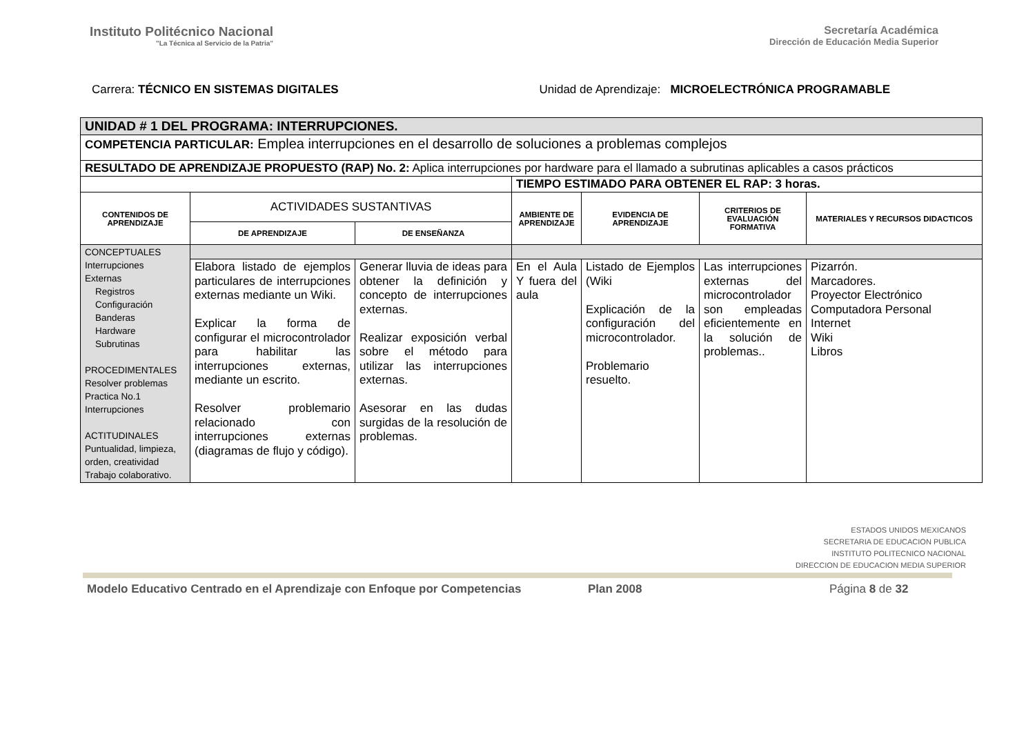Instituto Politécnico Nacional
"La Técnica al Servicio de la Patria"
Secretaría Académica
Dirección de Educación Media Superior
Carrera: TÉCNICO EN SISTEMAS DIGITALES
Unidad de Aprendizaje: MICROELECTRÓNICA PROGRAMABLE
| UNIDAD # 1 DEL PROGRAMA: INTERRUPCIONES. | | | | | | |
| COMPETENCIA PARTICULAR: Emplea interrupciones en el desarrollo de soluciones a problemas complejos | | | | | | |
| RESULTADO DE APRENDIZAJE PROPUESTO (RAP) No. 2: Aplica interrupciones por hardware para el llamado a subrutinas aplicables a casos prácticos | | | | | | |
| | | | TIEMPO ESTIMADO PARA OBTENER EL RAP: 3 horas. | | | |
| CONTENIDOS DE APRENDIZAJE | ACTIVIDADES SUSTANTIVAS | | AMBIENTE DE APRENDIZAJE | EVIDENCIA DE APRENDIZAJE | CRITERIOS DE EVALUACIÓN FORMATIVA | MATERIALES Y RECURSOS DIDACTICOS |
| | DE APRENDIZAJE | DE ENSEÑANZA | | | | |
| CONCEPTUALES Interrupciones Externas Registros Configuración Banderas Hardware Subrutinas PROCEDIMENTALES Resolver problemas Practica No.1 Interrupciones ACTITUDINALES Puntualidad, limpieza, orden, creatividad Trabajo colaborativo. | | | | | | |
| | Elabora listado de ejemplos particulares de interrupciones externas mediante un Wiki. Explicar la forma de configurar el microcontrolador para habilitar las interrupciones externas, mediante un escrito. Resolver problemario relacionado con interrupciones externas (diagramas de flujo y código). | Generar lluvia de ideas para obtener la definición y concepto de interrupciones externas. Realizar exposición verbal sobre el método para utilizar las interrupciones externas. Asesorar en las dudas surgidas de la resolución de problemas. | En el Aula Y fuera del aula | Listado de Ejemplos (Wiki Explicación de la configuración del microcontrolador. Problemario resuelto. | Las interrupciones externas del microcontrolador son empleadas eficientemente en la solución de problemas.. | Pizarrón. Marcadores. Proyector Electrónico Computadora Personal Internet Wiki Libros |
ESTADOS UNIDOS MEXICANOS
SECRETARIA DE EDUCACION PUBLICA
INSTITUTO POLITECNICO NACIONAL
DIRECCION DE EDUCACION MEDIA SUPERIOR
Modelo Educativo Centrado en el Aprendizaje con Enfoque por Competencias Plan 2008 Página 8 de 32